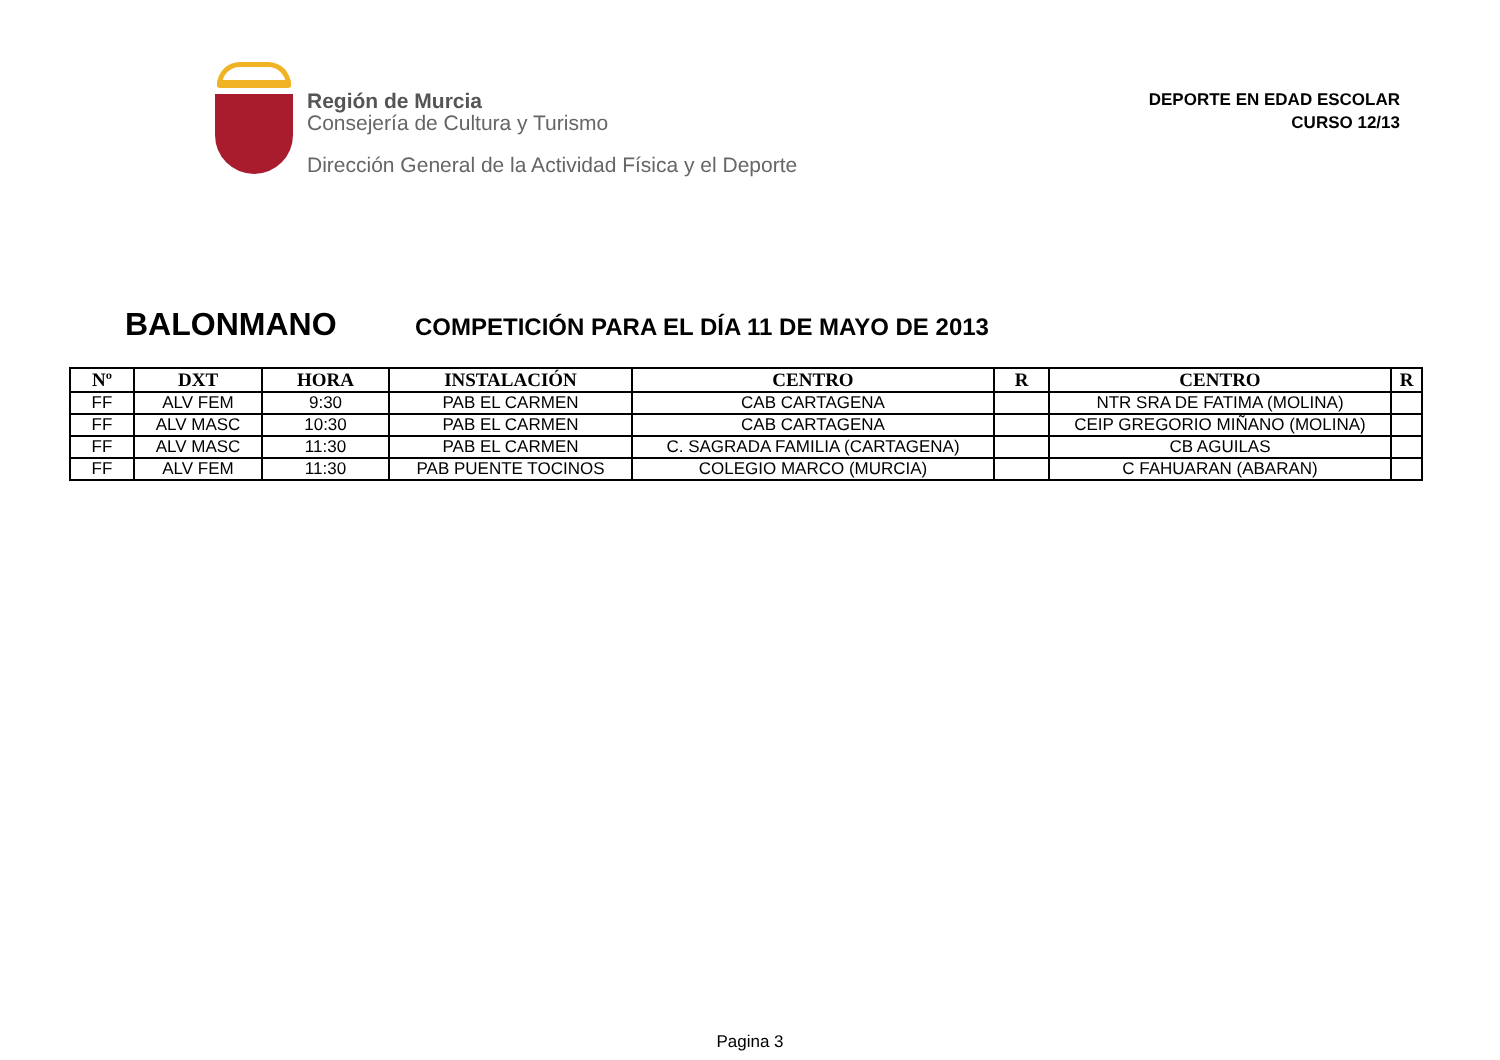Región de Murcia
Consejería de Cultura y Turismo
Dirección General de la Actividad Física y el Deporte
DEPORTE EN EDAD ESCOLAR
CURSO 12/13
BALONMANO COMPETICIÓN PARA EL DÍA 11 DE MAYO DE 2013
| Nº | DXT | HORA | INSTALACIÓN | CENTRO | R | CENTRO | R |
| --- | --- | --- | --- | --- | --- | --- | --- |
| FF | ALV FEM | 9:30 | PAB EL CARMEN | CAB CARTAGENA | | NTR SRA DE FATIMA (MOLINA) | |
| FF | ALV MASC | 10:30 | PAB EL CARMEN | CAB CARTAGENA | | CEIP GREGORIO MIÑANO (MOLINA) | |
| FF | ALV MASC | 11:30 | PAB EL CARMEN | C. SAGRADA FAMILIA (CARTAGENA) | | CB AGUILAS | |
| FF | ALV FEM | 11:30 | PAB PUENTE TOCINOS | COLEGIO MARCO (MURCIA) | | C FAHUARAN (ABARAN) | |
Pagina 3